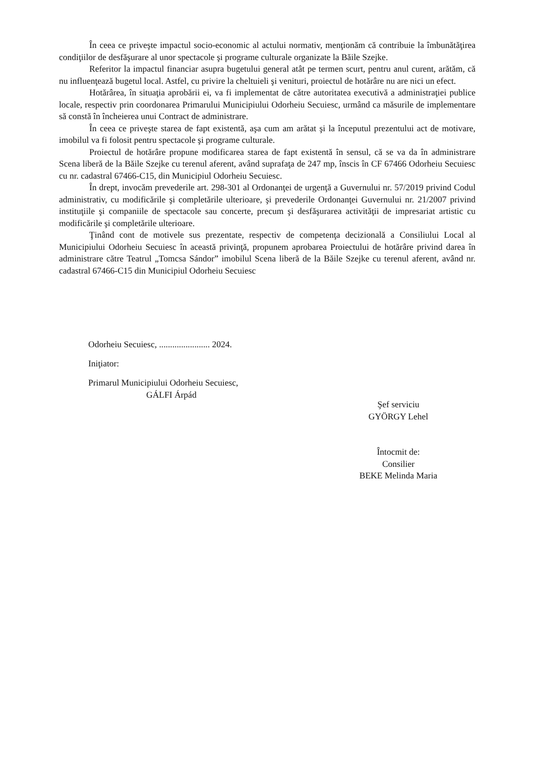În ceea ce priveşte impactul socio-economic al actului normativ, menţionăm că contribuie la îmbunătăţirea condiţiilor de desfăşurare al unor spectacole şi programe culturale organizate la Băile Szejke.
Referitor la impactul financiar asupra bugetului general atât pe termen scurt, pentru anul curent, arătăm, că nu influenţează bugetul local. Astfel, cu privire la cheltuieli şi venituri, proiectul de hotărâre nu are nici un efect.
Hotărârea, în situaţia aprobării ei, va fi implementat de către autoritatea executivă a administraţiei publice locale, respectiv prin coordonarea Primarului Municipiului Odorheiu Secuiesc, urmând ca măsurile de implementare să constă în încheierea unui Contract de administrare.
În ceea ce priveşte starea de fapt existentă, aşa cum am arătat şi la începutul prezentului act de motivare, imobilul va fi folosit pentru spectacole şi programe culturale.
Proiectul de hotărâre propune modificarea starea de fapt existentă în sensul, că se va da în administrare Scena liberă de la Băile Szejke cu terenul aferent, având suprafaţa de 247 mp, înscis în CF 67466 Odorheiu Secuiesc cu nr. cadastral 67466-C15, din Municipiul Odorheiu Secuiesc.
În drept, invocăm prevederile art. 298-301 al Ordonanţei de urgenţă a Guvernului nr. 57/2019 privind Codul administrativ, cu modificările şi completările ulterioare, şi prevederile Ordonanţei Guvernului nr. 21/2007 privind instituţiile şi companiile de spectacole sau concerte, precum şi desfăşurarea activităţii de impresariat artistic cu modificările şi completările ulterioare.
Ţinând cont de motivele sus prezentate, respectiv de competenţa decizională a Consiliului Local al Municipiului Odorheiu Secuiesc în această privinţă, propunem aprobarea Proiectului de hotărâre privind darea în administrare către Teatrul „Tomcsa Sándor” imobilul Scena liberă de la Băile Szejke cu terenul aferent, având nr. cadastral 67466-C15 din Municipiul Odorheiu Secuiesc
Odorheiu Secuiesc, ....................... 2024.
Iniţiator:
Primarul Municipiului Odorheiu Secuiesc,
GÁLFI Árpád
Şef serviciu
GYÖRGY Lehel
Întocmit de:
Consilier
BEKE Melinda Maria